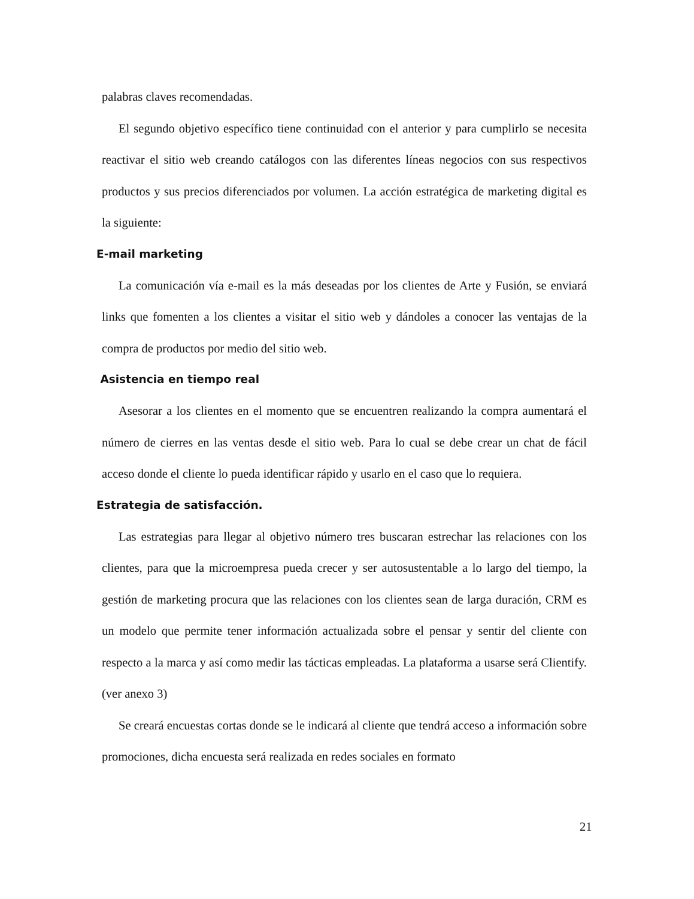palabras claves recomendadas.
El segundo objetivo específico tiene continuidad con el anterior y para cumplirlo se necesita reactivar el sitio web creando catálogos con las diferentes líneas negocios con sus respectivos productos y sus precios diferenciados por volumen. La acción estratégica de marketing digital es la siguiente:
E-mail marketing
La comunicación vía e-mail es la más deseadas por los clientes de Arte y Fusión, se enviará links que fomenten a los clientes a visitar el sitio web y dándoles a conocer las ventajas de la compra de productos por medio del sitio web.
Asistencia en tiempo real
Asesorar a los clientes en el momento que se encuentren realizando la compra aumentará el número de cierres en las ventas desde el sitio web. Para lo cual se debe crear un chat de fácil acceso donde el cliente lo pueda identificar rápido y usarlo en el caso que lo requiera.
Estrategia de satisfacción.
Las estrategias para llegar al objetivo número tres buscaran estrechar las relaciones con los clientes, para que la microempresa pueda crecer y ser autosustentable a lo largo del tiempo, la gestión de marketing procura que las relaciones con los clientes sean de larga duración, CRM es un modelo que permite tener información actualizada sobre el pensar y sentir del cliente con respecto a la marca y así como medir las tácticas empleadas. La plataforma a usarse será Clientify. (ver anexo 3)
Se creará encuestas cortas donde se le indicará al cliente que tendrá acceso a información sobre promociones, dicha encuesta será realizada en redes sociales en formato
21